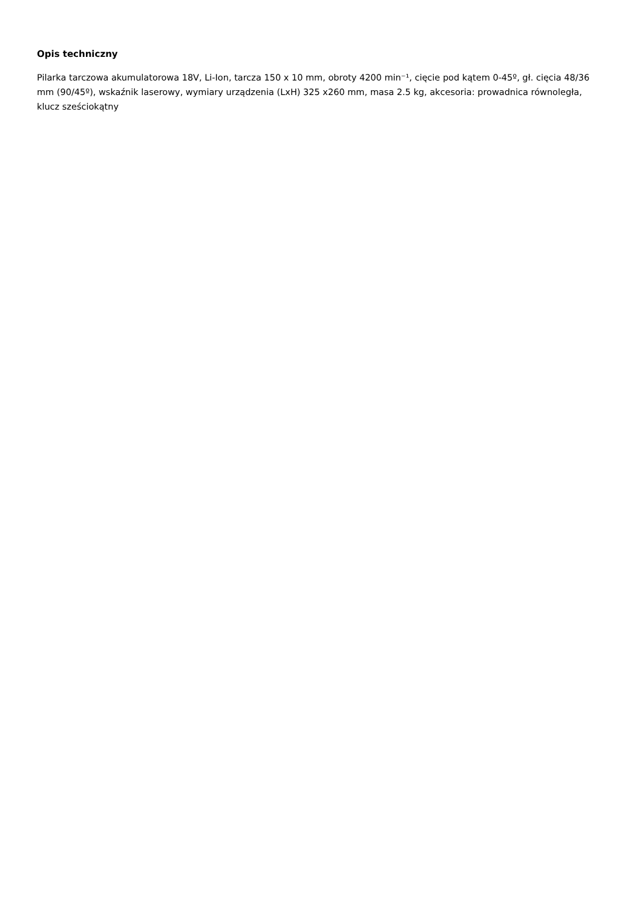Opis techniczny
Pilarka tarczowa akumulatorowa 18V, Li-Ion, tarcza 150 x 10 mm, obroty 4200 min⁻¹, cięcie pod kątem 0-45º, gł. cięcia 48/36 mm (90/45º), wskaźnik laserowy, wymiary urządzenia (LxH) 325 x260 mm, masa 2.5 kg, akcesoria: prowadnica równoległa, klucz sześciokątny